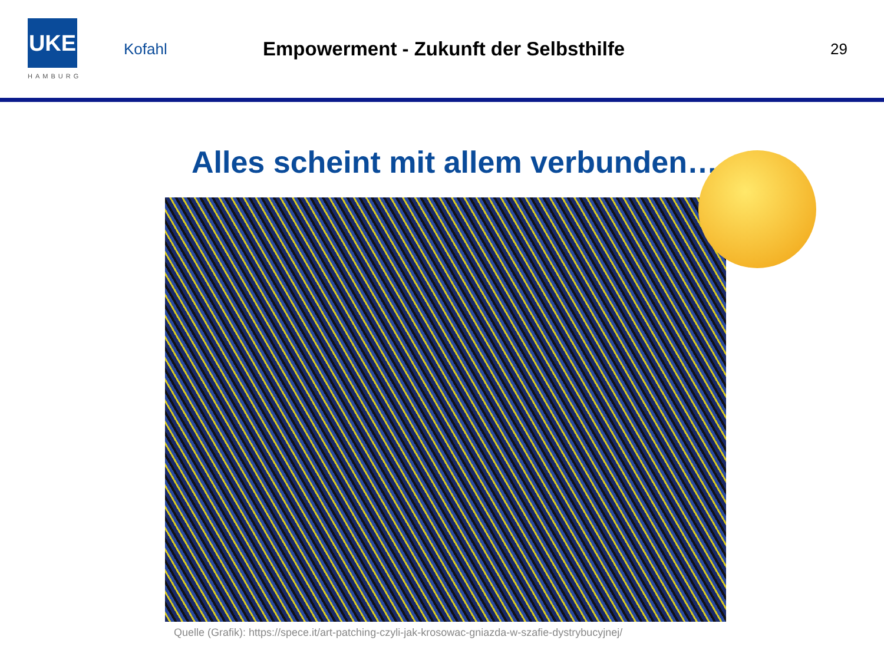UKE
HAMBURG
Kofahl
Empowerment - Zukunft der Selbsthilfe
29
Alles scheint mit allem verbunden…
Quelle (Grafik): https://spece.it/art-patching-czyli-jak-krosowac-gniazda-w-szafie-dystrybucyjnej/